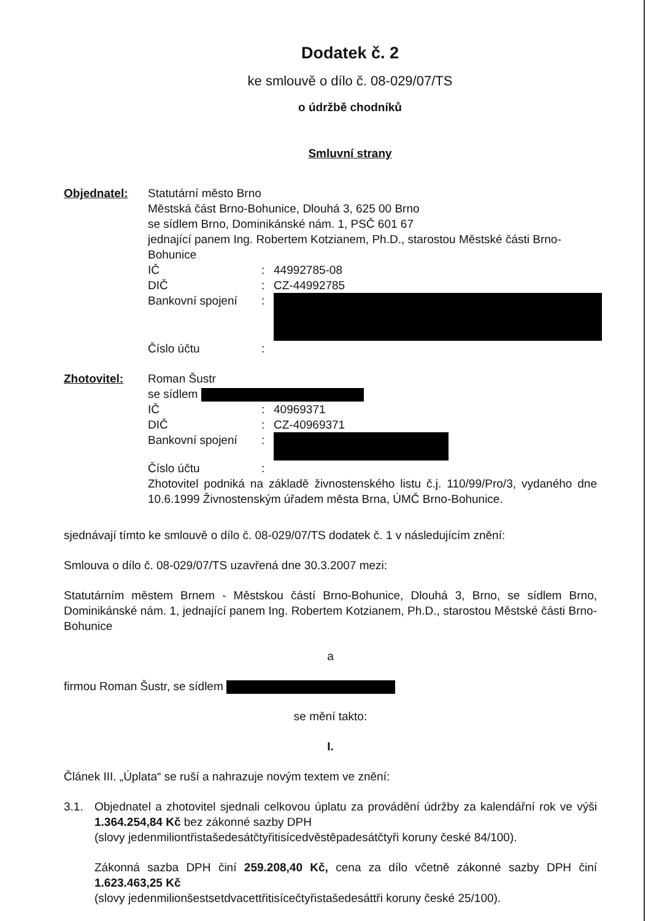Dodatek č. 2
ke smlouvě o dílo č. 08-029/07/TS
o údržbě chodníků
Smluvní strany
Objednatel: Statutární město Brno
Městská část Brno-Bohunice, Dlouhá 3, 625 00 Brno
se sídlem Brno, Dominikánské nám. 1, PSČ 601 67
jednající panem Ing. Robertem Kotzianem, Ph.D., starostou Městské části Brno-Bohunice
IČ: 44992785-08
DIČ: CZ-44992785
Bankovní spojení:
Číslo účtu:
Zhotovitel: Roman Šustr
se sídlem
IČ: 40969371
DIČ: CZ-40969371
Bankovní spojení:
Číslo účtu:
Zhotovitel podniká na základě živnostenského listu č.j. 110/99/Pro/3, vydaného dne 10.6.1999 Živnostenským úřadem města Brna, ÚMČ Brno-Bohunice.
sjednávají tímto ke smlouvě o dílo č. 08-029/07/TS dodatek č. 1 v následujícím znění:
Smlouva o dílo č. 08-029/07/TS uzavřená dne 30.3.2007 mezi:
Statutárním městem Brnem - Městskou částí Brno-Bohunice, Dlouhá 3, Brno, se sídlem Brno, Dominikánské nám. 1, jednající panem Ing. Robertem Kotzianem, Ph.D., starostou Městské části Brno-Bohunice
a
firmou Roman Šustr, se sídlem
se mění takto:
I.
Článek III. „Úplata“ se ruší a nahrazuje novým textem ve znění:
3.1. Objednatel a zhotovitel sjednali celkovou úplatu za provádění údržby za kalendářní rok ve výši 1.364.254,84 Kč bez zákonné sazby DPH
(slovy jedenmiliontřistašedesátčtyřitisícedvěstěpadesátčtyři koruny české 84/100).
Zákonná sazba DPH činí 259.208,40 Kč, cena za dílo včetně zákonné sazby DPH činí 1.623.463,25 Kč
(slovy jedenmilionšestsetdvacettřitisícečtyřistašedesáttři koruny české 25/100).